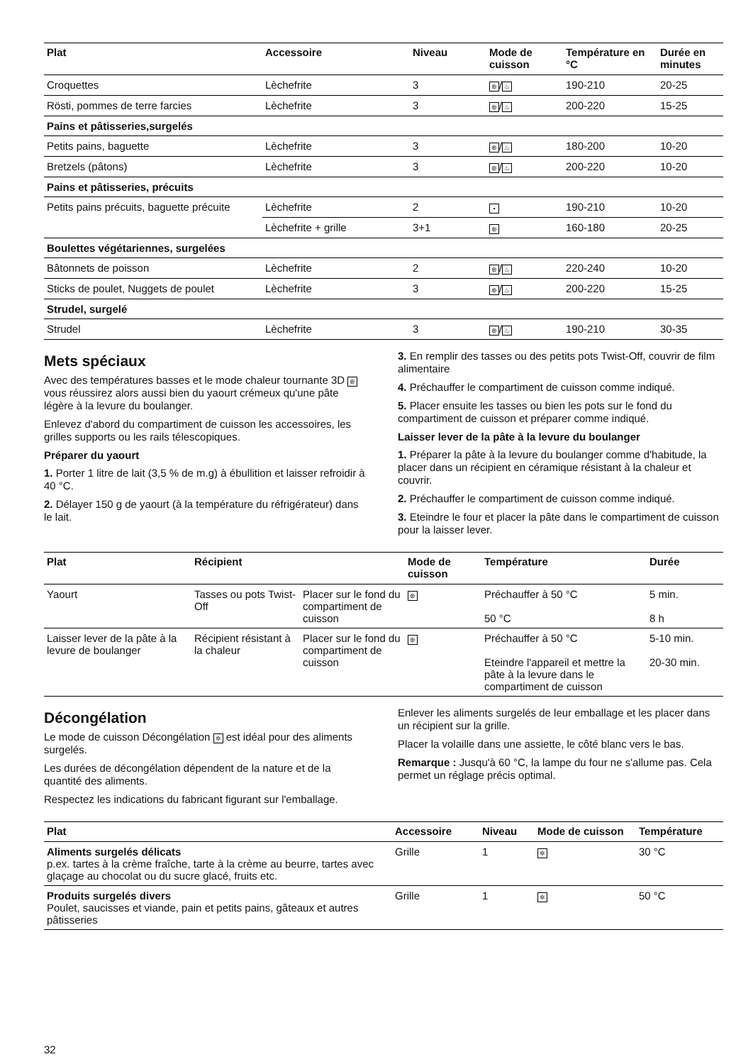| Plat | Accessoire | Niveau | Mode de cuisson | Température en °C | Durée en minutes |
| --- | --- | --- | --- | --- | --- |
| Croquettes | Lèchefrite | 3 | ⊛ / ♨ | 190-210 | 20-25 |
| Rösti, pommes de terre farcies | Lèchefrite | 3 | ⊛ / ♨ | 200-220 | 15-25 |
| Pains et pâtisseries,surgelés | | | | | |
| Petits pains, baguette | Lèchefrite | 3 | ⊛ / ♨ | 180-200 | 10-20 |
| Bretzels (pâtons) | Lèchefrite | 3 | ⊛ / ♨ | 200-220 | 10-20 |
| Pains et pâtisseries, précuits | | | | | |
| Petits pains précuits, baguette précuite | Lèchefrite | 2 | • | 190-210 | 10-20 |
| | Lèchefrite + grille | 3+1 | ⊛ | 160-180 | 20-25 |
| Boulettes végétariennes, surgelées | | | | | |
| Bâtonnets de poisson | Lèchefrite | 2 | ⊛ / ♨ | 220-240 | 10-20 |
| Sticks de poulet, Nuggets de poulet | Lèchefrite | 3 | ⊛ / ♨ | 200-220 | 15-25 |
| Strudel, surgelé | | | | | |
| Strudel | Lèchefrite | 3 | ⊛ / ♨ | 190-210 | 30-35 |
Mets spéciaux
Avec des températures basses et le mode chaleur tournante 3D ⊛ vous réussirez alors aussi bien du yaourt crémeux qu'une pâte légère à la levure du boulanger.
Enlevez d'abord du compartiment de cuisson les accessoires, les grilles supports ou les rails télescopiques.
Préparer du yaourt
1. Porter 1 litre de lait (3,5 % de m.g) à ébullition et laisser refroidir à 40 °C.
2. Délayer 150 g de yaourt (à la température du réfrigérateur) dans le lait.
3. En remplir des tasses ou des petits pots Twist-Off, couvrir de film alimentaire
4. Préchauffer le compartiment de cuisson comme indiqué.
5. Placer ensuite les tasses ou bien les pots sur le fond du compartiment de cuisson et préparer comme indiqué.
Laisser lever de la pâte à la levure du boulanger
1. Préparer la pâte à la levure du boulanger comme d'habitude, la placer dans un récipient en céramique résistant à la chaleur et couvrir.
2. Préchauffer le compartiment de cuisson comme indiqué.
3. Eteindre le four et placer la pâte dans le compartiment de cuisson pour la laisser lever.
| Plat | Récipient | | Mode de cuisson | Température | Durée |
| --- | --- | --- | --- | --- | --- |
| Yaourt | Tasses ou pots Twist-Off | Placer sur le fond du compartiment de cuisson | ⊛ | Préchauffer à 50 °C 50 °C | 5 min. 8 h |
| Laisser lever de la pâte à la levure de boulanger | Récipient résistant à la chaleur | Placer sur le fond du compartiment de cuisson | ⊛ | Préchauffer à 50 °C Eteindre l'appareil et mettre la pâte à la levure dans le compartiment de cuisson | 5-10 min. 20-30 min. |
Décongélation
Le mode de cuisson Décongélation ✲ est idéal pour des aliments surgelés.
Les durées de décongélation dépendent de la nature et de la quantité des aliments.
Respectez les indications du fabricant figurant sur l'emballage.
Enlever les aliments surgelés de leur emballage et les placer dans un récipient sur la grille.
Placer la volaille dans une assiette, le côté blanc vers le bas.
Remarque : Jusqu'à 60 °C, la lampe du four ne s'allume pas. Cela permet un réglage précis optimal.
| Plat | Accessoire | Niveau | Mode de cuisson | Température |
| --- | --- | --- | --- | --- |
| Aliments surgelés délicats p.ex. tartes à la crème fraîche, tarte à la crème au beurre, tartes avec glaçage au chocolat ou du sucre glacé, fruits etc. | Grille | 1 | ✲ | 30 °C |
| Produits surgelés divers Poulet, saucisses et viande, pain et petits pains, gâteaux et autres pâtisseries | Grille | 1 | ✲ | 50 °C |
32